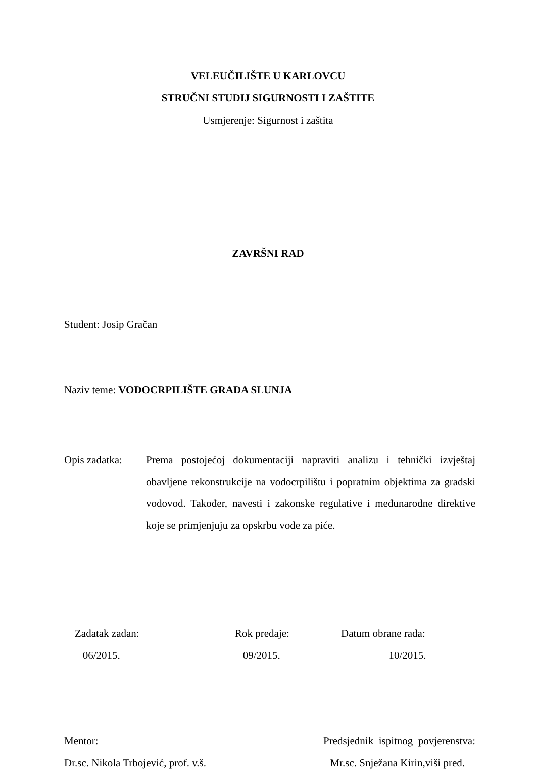VELEUČILIŠTE U KARLOVCU
STRUČNI STUDIJ SIGURNOSTI I ZAŠTITE
Usmjerenje: Sigurnost i zaštita
ZAVRŠNI RAD
Student: Josip Gračan
Naziv teme: VODOCRPILIŠTE GRADA SLUNJA
Opis zadatka:
Prema postojećoj dokumentaciji napraviti analizu i tehnički izvještaj obavljene rekonstrukcije na vodocrpilištu i popratnim objektima za gradski vodovod. Također, navesti i zakonske regulative i međunarodne direktive koje se primjenjuju za opskrbu vode za piće.
Zadatak zadan:
06/2015.
Rok predaje:
09/2015.
Datum obrane rada:
10/2015.
Mentor:
Dr.sc. Nikola Trbojević, prof. v.š.
Predsjednik ispitnog povjerenstva:
Mr.sc. Snježana Kirin,viši pred.